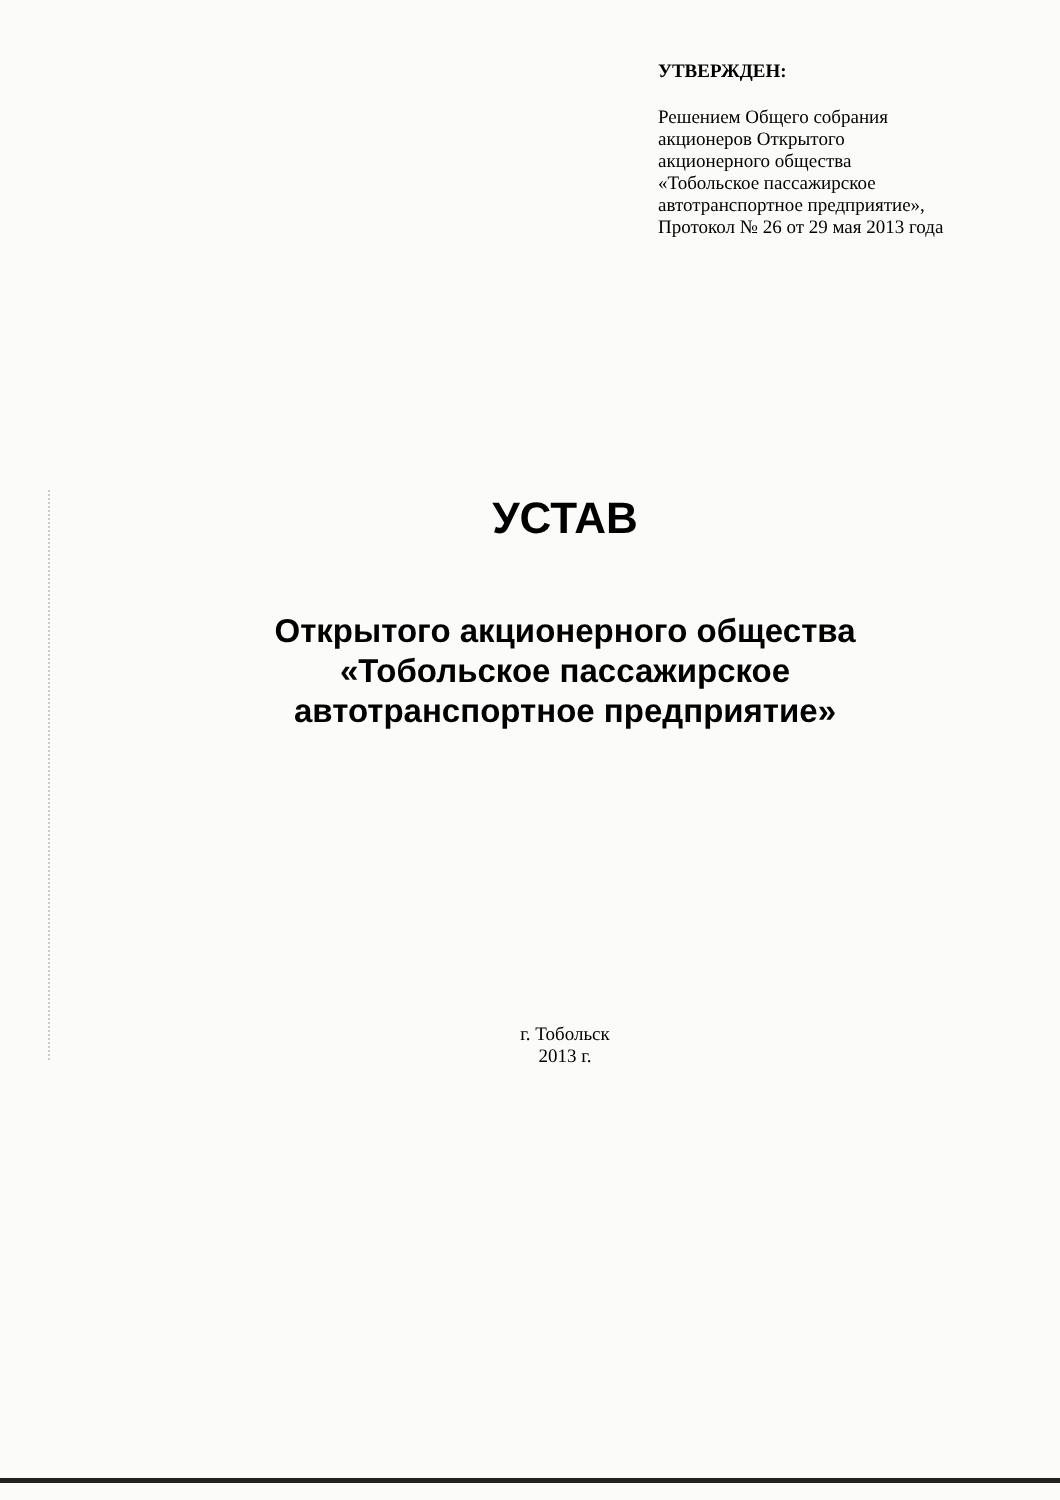УТВЕРЖДЕН:
Решением Общего собрания
акционеров Открытого
акционерного общества
«Тобольское пассажирское
автотранспортное предприятие»,
Протокол № 26 от 29 мая 2013 года
УСТАВ
Открытого акционерного общества
«Тобольское пассажирское
автотранспортное предприятие»
г. Тобольск
2013 г.